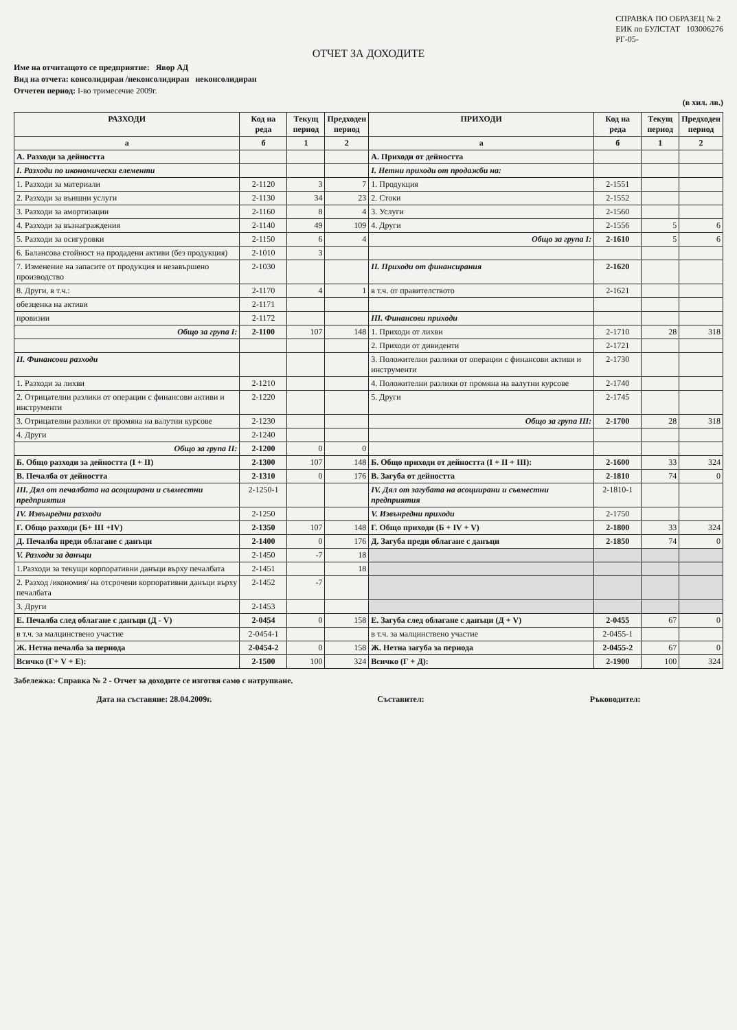СПРАВКА ПО ОБРАЗЕЦ № 2
ЕИК по БУЛСТАТ 103006276
РГ-05-
ОТЧЕТ ЗА ДОХОДИТЕ
Име на отчитащото се предприятие: Явор АД
Вид на отчета: консолидиран /неконсолидиран неконсолидиран
Отчетен период: I-во тримесечие 2009г.
(в хил. лв.)
| РАЗХОДИ | Код на реда | Текущ период | Предходен период | ПРИХОДИ | Код на реда | Текущ период | Предходен период |
| --- | --- | --- | --- | --- | --- | --- | --- |
| а | б | 1 | 2 | а | б | 1 | 2 |
| А. Разходи за дейността | | | | А. Приходи от дейността | | | |
| I. Разходи по икономически елементи | | | | I. Нетни приходи от продажби на: | | | |
| 1. Разходи за материали | 2-1120 | 3 | 7 | 1. Продукция | 2-1551 | | |
| 2. Разходи за външни услуги | 2-1130 | 34 | 23 | 2. Стоки | 2-1552 | | |
| 3. Разходи за амортизации | 2-1160 | 8 | 4 | 3. Услуги | 2-1560 | | |
| 4. Разходи за възнаграждения | 2-1140 | 49 | 109 | 4. Други | 2-1556 | 5 | 6 |
| 5. Разходи за осигуровки | 2-1150 | 6 | 4 | Общо за група I: | 2-1610 | 5 | 6 |
| 6. Балансова стойност на продадени активи (без продукция) | 2-1010 | 3 | | | | | |
| 7. Изменение на запасите от продукция и незавършено производство | 2-1030 | | | II. Приходи от финансирания | 2-1620 | | |
| 8. Други, в т.ч.: | 2-1170 | 4 | 1 | в т.ч. от правителството | 2-1621 | | |
| обезценка на активи | 2-1171 | | | | | | |
| провизии | 2-1172 | | | III. Финансови приходи | | | |
| Общо за група I: | 2-1100 | 107 | 148 | 1. Приходи от лихви | 2-1710 | 28 | 318 |
| | | | | 2. Приходи от дивиденти | 2-1721 | | |
| II. Финансови разходи | | | | 3. Положителни разлики от операции с финансови активи и инструменти | 2-1730 | | |
| 1. Разходи за лихви | 2-1210 | | | 4. Положителни разлики от промяна на валутни курсове | 2-1740 | | |
| 2. Отрицателни разлики от операции с финансови активи и инструменти | 2-1220 | | | 5. Други | 2-1745 | | |
| 3. Отрицателни разлики от промяна на валутни курсове | 2-1230 | | | Общо за група III: | 2-1700 | 28 | 318 |
| 4. Други | 2-1240 | | | | | | |
| Общо за група II: | 2-1200 | 0 | 0 | | | | |
| Б. Общо разходи за дейността (I + II) | 2-1300 | 107 | 148 | Б. Общо приходи от дейността (I + II + III): | 2-1600 | 33 | 324 |
| В. Печалба от дейността | 2-1310 | 0 | 176 | В. Загуба от дейността | 2-1810 | 74 | 0 |
| III. Дял от печалбата на асоциирани и съвместни предприятия | 2-1250-1 | | | IV. Дял от загубата на асоциирани и съвместни предприятия | 2-1810-1 | | |
| IV. Извънредни разходи | 2-1250 | | | V. Извънредни приходи | 2-1750 | | |
| Г. Общо разходи (Б+ III +IV) | 2-1350 | 107 | 148 | Г. Общо приходи (Б + IV + V) | 2-1800 | 33 | 324 |
| Д. Печалба преди облагане с данъци | 2-1400 | 0 | 176 | Д. Загуба преди облагане с данъци | 2-1850 | 74 | 0 |
| V. Разходи за данъци | 2-1450 | -7 | 18 | | | | |
| 1.Разходи за текущи корпоративни данъци върху печалбата | 2-1451 | | 18 | | | | |
| 2. Разход /икономия/ на отсрочени корпоративни данъци върху печалбата | 2-1452 | -7 | | | | | |
| 3. Други | 2-1453 | | | | | | |
| Е. Печалба след облагане с данъци (Д - V) | 2-0454 | 0 | 158 | Е. Загуба след облагане с данъци (Д + V) | 2-0455 | 67 | 0 |
| в т.ч. за малцинствено участие | 2-0454-1 | | | в т.ч. за малцинствено участие | 2-0455-1 | | |
| Ж. Нетна печалба за периода | 2-0454-2 | 0 | 158 | Ж. Нетна загуба за периода | 2-0455-2 | 67 | 0 |
| Всичко (Г+ V + Е): | 2-1500 | 100 | 324 | Всичко (Г + Д): | 2-1900 | 100 | 324 |
Забележка: Справка № 2 - Отчет за доходите се изготвя само с натрупване.
Дата на съставяне: 28.04.2009г. Съставител: Ръководител: